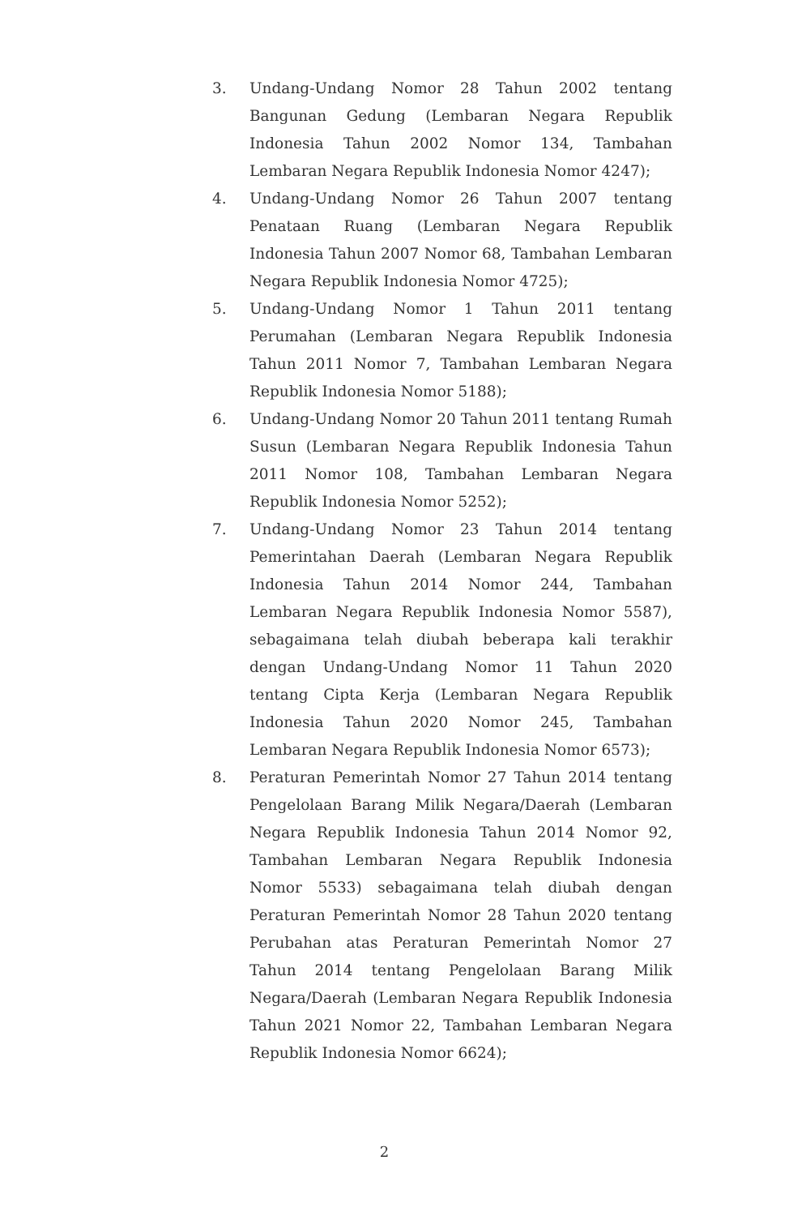3. Undang-Undang Nomor 28 Tahun 2002 tentang Bangunan Gedung (Lembaran Negara Republik Indonesia Tahun 2002 Nomor 134, Tambahan Lembaran Negara Republik Indonesia Nomor 4247);
4. Undang-Undang Nomor 26 Tahun 2007 tentang Penataan Ruang (Lembaran Negara Republik Indonesia Tahun 2007 Nomor 68, Tambahan Lembaran Negara Republik Indonesia Nomor 4725);
5. Undang-Undang Nomor 1 Tahun 2011 tentang Perumahan (Lembaran Negara Republik Indonesia Tahun 2011 Nomor 7, Tambahan Lembaran Negara Republik Indonesia Nomor 5188);
6. Undang-Undang Nomor 20 Tahun 2011 tentang Rumah Susun (Lembaran Negara Republik Indonesia Tahun 2011 Nomor 108, Tambahan Lembaran Negara Republik Indonesia Nomor 5252);
7. Undang-Undang Nomor 23 Tahun 2014 tentang Pemerintahan Daerah (Lembaran Negara Republik Indonesia Tahun 2014 Nomor 244, Tambahan Lembaran Negara Republik Indonesia Nomor 5587), sebagaimana telah diubah beberapa kali terakhir dengan Undang-Undang Nomor 11 Tahun 2020 tentang Cipta Kerja (Lembaran Negara Republik Indonesia Tahun 2020 Nomor 245, Tambahan Lembaran Negara Republik Indonesia Nomor 6573);
8. Peraturan Pemerintah Nomor 27 Tahun 2014 tentang Pengelolaan Barang Milik Negara/Daerah (Lembaran Negara Republik Indonesia Tahun 2014 Nomor 92, Tambahan Lembaran Negara Republik Indonesia Nomor 5533) sebagaimana telah diubah dengan Peraturan Pemerintah Nomor 28 Tahun 2020 tentang Perubahan atas Peraturan Pemerintah Nomor 27 Tahun 2014 tentang Pengelolaan Barang Milik Negara/Daerah (Lembaran Negara Republik Indonesia Tahun 2021 Nomor 22, Tambahan Lembaran Negara Republik Indonesia Nomor 6624);
2